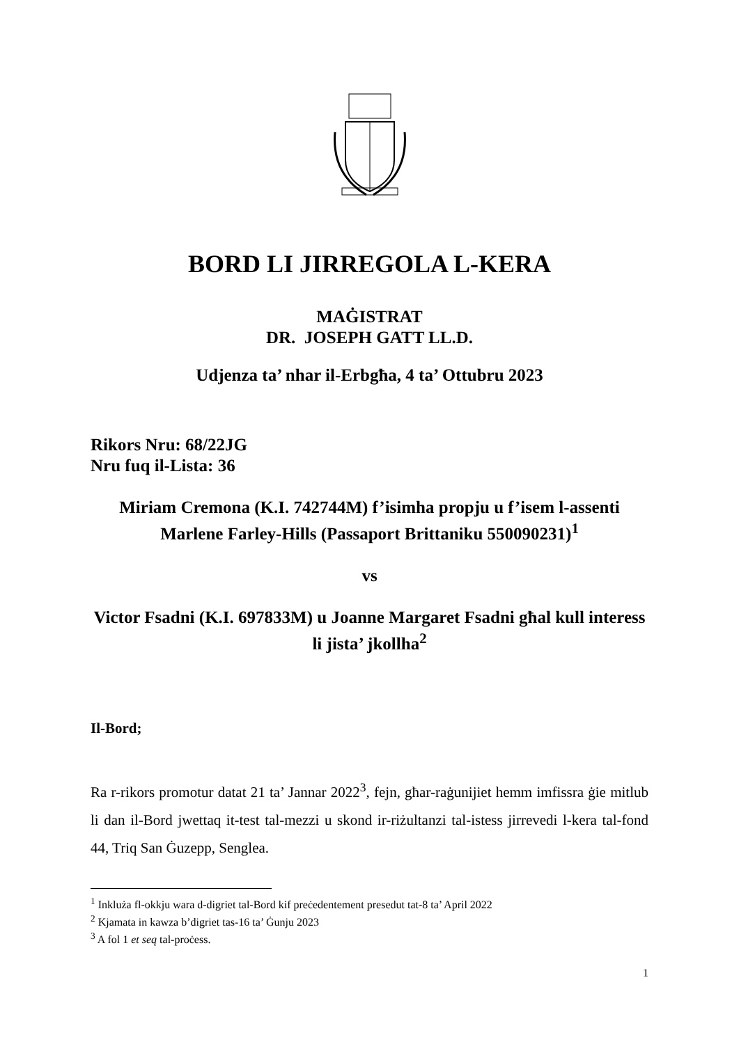BORD LI JIRREGOLA L-KERA
MAĠISTRAT
DR. JOSEPH GATT LL.D.
Udjenza ta’ nhar il-Erbgħa, 4 ta’ Ottubru 2023
Rikors Nru: 68/22JG
Nru fuq il-Lista: 36
Miriam Cremona (K.I. 742744M) f’isimha propju u f’isem l-assenti Marlene Farley-Hills (Passaport Brittaniku 550090231)<sup>1</sup>
vs
Victor Fsadni (K.I. 697833M) u Joanne Margaret Fsadni għal kull interess li jista’ jkollha<sup>2</sup>
Il-Bord;
Ra r-rikors promotur datat 21 ta’ Jannar 2022<sup>3</sup>, fejn, għar-raġunijiet hemm imfissra ġie mitlub li dan il-Bord jwettaq it-test tal-mezzi u skond ir-riżultanzi tal-istess jirrevedi l-kera tal-fond 44, Triq San Ġuzepp, Senglea.
<sup>1</sup> Inkluża fl-okkju wara d-digriet tal-Bord kif preċedentement presedut tat-8 ta’ April 2022
<sup>2</sup> Kjamata in kawza b’digriet tas-16 ta’ Ġunju 2023
<sup>3</sup> A fol 1 et seq tal-proċess.
1